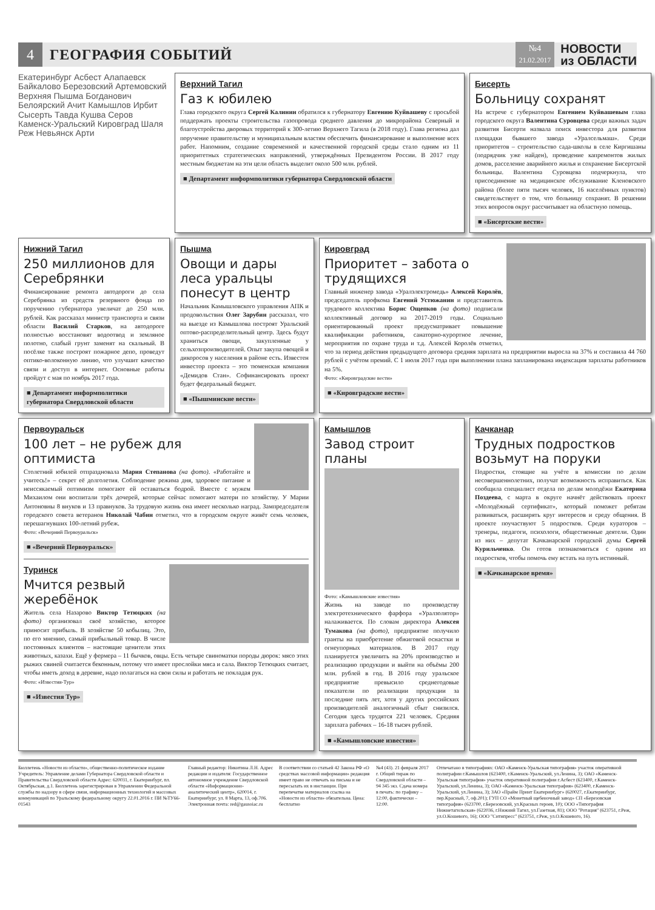4
ГЕОГРАФИЯ СОБЫТИЙ
№4
21.02.2017
НОВОСТИ
из ОБЛАСТИ
Екатеринбург Асбест Алапаевск Байкалово Березовский Артемовский Верхняя Пышма Богданович Белоярский Ачит Камышлов Ирбит Сысерть Тавда Кушва Серов Каменск-Уральский Кировград Шаля Реж Невьянск Арти
Верхний Тагил
Газ к юбилею
Глава городского округа Сергей Калинин обратился к губернатору Евгению Куйвашеву с просьбой поддержать проекты строительства газопровода среднего давления до микрорайона Северный и благоустройства дворовых территорий к 300-летию Верхнего Тагила (в 2018 году). Глава региона дал поручение правительству и муниципальным властям обеспечить финансирование и выполнение всех работ. Напомним, создание современной и качественной городской среды стало одним из 11 приоритетных стратегических направлений, утверждённых Президентом России. В 2017 году местным бюджетам на эти цели область выделит около 500 млн. рублей.
■ Департамент информполитики губернатора Свердловской области
Бисерть
Больницу сохранят
На встрече с губернатором Евгением Куйвашевым глава городского округа Валентина Суровцева среди важных задач развития Бисерти назвала поиск инвестора для развития площадки бывшего завода «Уралсельмаш». Среди приоритетов – строительство сада-школы в селе Киргишаны (подрядчик уже найден), проведение капремонтов жилых домов, расселение аварийного жилья и сохранение Бисертской больницы. Валентина Суровцева подчеркнула, что присоединение на медицинское обслуживание Кленовского района (более пяти тысяч человек, 16 населённых пунктов) свидетельствует о том, что больницу сохранят. В решении этих вопросов округ рассчитывает на областную помощь.
■ «Бисертские вести»
Нижний Тагил
250 миллионов для Серебрянки
Финансирование ремонта автодороги до села Серебрянка из средств резервного фонда по поручению губернатора увеличат до 250 млн. рублей. Как рассказал министр транспорта и связи области Василий Старков, на автодороге полностью восстановят водоотвод и земляное полотно, слабый грунт заменят на скальный. В посёлке также построят пожарное депо, проведут оптико-волоконную линию, что улучшит качество связи и доступ в интернет. Основные работы пройдут с мая по ноябрь 2017 года.
■ Департамент информполитики губернатора Свердловской области
Пышма
Овощи и дары леса уральцы понесут в центр
Начальник Камышловского управления АПК и продовольствия Олег Зарубин рассказал, что на выезде из Камышлова построят Уральский оптово-распределительный центр. Здесь будут храниться овощи, закупленные у сельхозпроизводителей. Опыт закупа овощей и дикоросов у населения в районе есть. Известен инвестор проекта – это тюменская компания «Демидов Стан». Софинансировать проект будет федеральный бюджет.
■ «Пышминские вести»
Кировград
Приоритет – забота о трудящихся
Главный инженер завода «Уралэлектромедь» Алексей Королёв, председатель профкома Евгений Устюжанин и представитель трудового коллектива Борис Ощепков (на фото) подписали коллективный договор на 2017-2019 годы. Социально ориентированный проект предусматривает повышение квалификации работников, санаторно-курортное лечение, мероприятия по охране труда и т.д. Алексей Королёв отметил, что за период действия предыдущего договора средняя зарплата на предприятии выросла на 37% и составила 44 760 рублей с учётом премий. С 1 июля 2017 года при выполнении плана запланирована индексация зарплаты работников на 5%.
Фото: «Кировградские вести»
■ «Кировградские вести»
Первоуральск
100 лет – не рубеж для оптимиста
Столетний юбилей отпраздновала Мария Степанова (на фото). «Работайте и учитесь!» – секрет её долголетия. Соблюдение режима дня, здоровое питание и неиссякаемый оптимизм помогают ей оставаться бодрой. Вместе с мужем Михаилом они воспитали трёх дочерей, которые сейчас помогают матери по хозяйству. У Марии Антоновны 8 внуков и 13 правнуков. За трудовую жизнь она имеет несколько наград. Зампредседателя городского совета ветеранов Николай Чабин отметил, что в городском округе живёт семь человек, перешагнувших 100-летний рубеж.
Фото: «Вечерний Первоуральск»
■ «Вечерний Первоуральск»
Туринск
Мчится резвый жеребёнок
Житель села Назарово Виктор Тетюцких (на фото) организовал своё хозяйство, которое приносит прибыль. В хозяйстве 50 кобылиц. Это, по его мнению, самый прибыльный товар. В числе постоянных клиентов – настоящие ценители этих животных, казахи. Ещё у фермера – 11 бычков, овцы. Есть четыре свиноматки породы дюрок: мясо этих рыжих свиней считается беконным, потому что имеет прослойки мяса и сала. Виктор Тетюцких считает, чтобы иметь доход в деревне, надо полагаться на свои силы и работать не покладая рук.
Фото: «Известия-Тур»
■ «Известия Тур»
Камышлов
Завод строит планы
Фото: «Камышловские известия»
Жизнь на заводе по производству электротехнического фарфора «Уралзолятор» налаживается. По словам директора Алексея Тумакова (на фото), предприятие получило гранты на приобретение обжиговой оснастки и огнеупорных материалов. В 2017 году планируется увеличить на 20% производство и реализацию продукции и выйти на объёмы 200 млн. рублей в год. В 2016 году уральское предприятие превысило среднегодовые показатели по реализации продукции за последние пять лет, хотя у других российских производителей аналогичный сбыт снизился. Сегодня здесь трудятся 221 человек. Средняя зарплата рабочих – 16-18 тысяч рублей.
■ «Камышловские известия»
Качканар
Трудных подростков возьмут на поруки
Подростки, стоящие на учёте в комиссии по делам несовершеннолетних, получат возможность исправиться. Как сообщила специалист отдела по делам молодёжи Екатерина Поздеева, с марта в округе начнёт действовать проект «Молодёжный сертификат», который поможет ребятам развиваться, расширять круг интересов и среду общения. В проекте поучаствуют 5 подростков. Среди кураторов – тренеры, педагоги, психологи, общественные деятели. Один из них – депутат Качканарской городской думы Сергей Курильченко. Он готов познакомиться с одним из подростков, чтобы помочь ему встать на путь истинный.
■ «Качканарское время»
Бюллетень «Новости из области», общественно-политическое издание Учредитель: Управление делами Губернатора Свердловской области и Правительства Свердловской области Адрес: 620031, г. Екатеринбург, пл. Октябрьская, д.1. Бюллетень зарегистрирован в Управлении Федеральной службы по надзору в сфере связи, информационных технологий и массовых коммуникаций по Уральскому федеральному округу 22.01.2016 г. ПИ №ТУ66-01543
Главный редактор: Никитина Л.Н. Адрес редакции и издателя: Государственное автономное учреждение Свердловской области «Информационно-аналитический центр», 620014, г. Екатеринбург, ул. 8 Марта, 13, оф.706. Электронная почта: red@gausoiac.ru
В соответствии со статьей 42 Закона РФ «О средствах массовой информации» редакция имеет право не отвечать на письма и не пересылать их в инстанции. При перепечатке материалов ссылка на «Новости из области» обязательна. Цена: бесплатно
№4 (43). 21 февраля 2017 г. Общий тираж по Свердловской области – 94 345 экз. Сдача номера в печать: по графику – 12:00, фактически – 12:00.
Отпечатано в типографиях: ОАО «Каменск-Уральская типография» участок оперативной полиграфии г.Камышлов (623400, г.Каменск-Уральский, ул.Ленина, 3); ОАО «Каменск-Уральская типография» участок оперативной полиграфии г.Асбест (623400, г.Каменск-Уральский, ул.Ленина, 3); ОАО «Каменск-Уральская типография» (623400, г.Каменск-Уральский, ул.Ленина, 3); ЗАО «Прайм Принт Екатеринбург» (620027, г.Екатеринбург, пер.Красный, 7, оф.201); ГУП СО «Монетный щебеночный завод» СП «Березовская типография» (623700, г.Березовский, ул.Красных героев, 10); ООО «Типография Нижнетагильская» (622036, г.Нижний Тагил, ул.Газетная, 81); ООО "Ротация" (623751, г.Реж, ул.О.Кошевого, 16); ООО "Ситипресс" (623751, г.Реж, ул.О.Кошевого, 16).